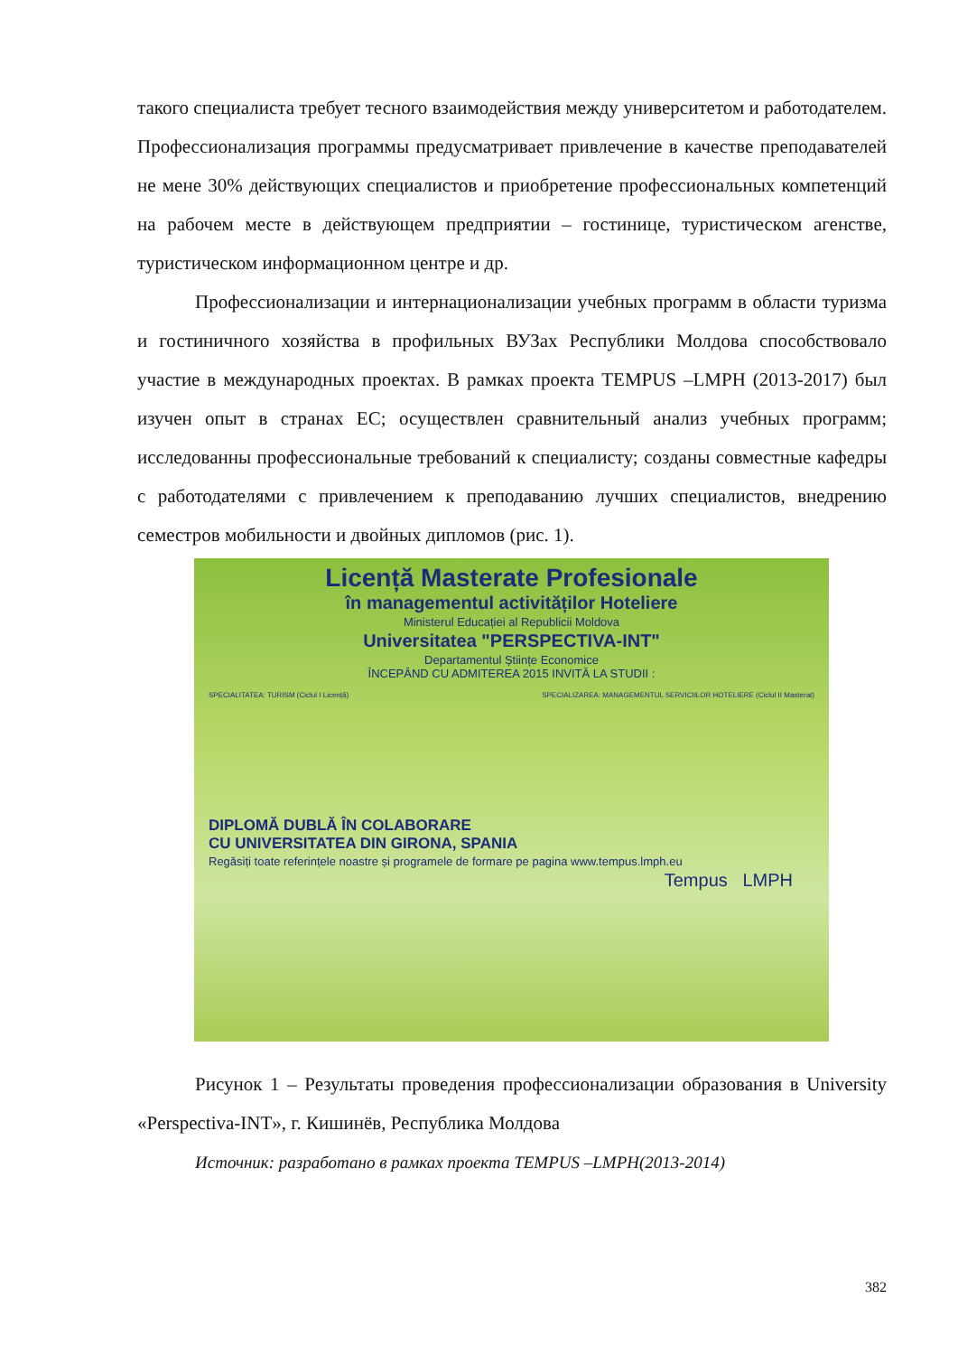такого специалиста требует тесного взаимодействия между университетом и работодателем. Профессионализация программы предусматривает привлечение в качестве преподавателей не мене 30% действующих специалистов и приобретение профессиональных компетенций на рабочем месте в действующем предприятии – гостинице, туристическом агенстве, туристическом информационном центре и др.
Профессионализации и интернационализации учебных программ в области туризма и гостиничного хозяйства в профильных ВУЗах Республики Молдова способствовало участие в международных проектах. В рамках проекта TEMPUS –LMPH (2013-2017) был изучен опыт в странах ЕС; осуществлен сравнительный анализ учебных программ; исследованны профессиональные требований к специалисту; созданы совместные кафедры с работодателями с привлечением к преподаванию лучших специалистов, внедрению семестров мобильности и двойных дипломов (рис. 1).
Licență Masterate Profesionale
în managementul activităților Hoteliere
Ministerul Educației al Republicii Moldova
Universitatea "PERSPECTIVA-INT"
Departamentul Științe Economice
ÎNCEPÂND CU ADMITEREA 2015 INVITĂ LA STUDII :
SPECIALITATEA: TURISM (Ciclul I Licență)
SPECIALIZAREA: MANAGEMENTUL SERVICIILOR HOTELIERE (Ciclul II Masterat)
DIPLOMĂ DUBLĂ ÎN COLABORARE
CU UNIVERSITATEA DIN GIRONA, SPANIA
Regăsiți toate referințele noastre și programele de formare pe pagina www.tempus.lmph.eu
Tempus LMPH
Рисунок 1 – Результаты проведения профессионализации образования в University «Perspectiva-INT», г. Кишинёв, Республика Молдова
Источник: разработано в рамках проекта TEMPUS –LMPH(2013-2014)
382